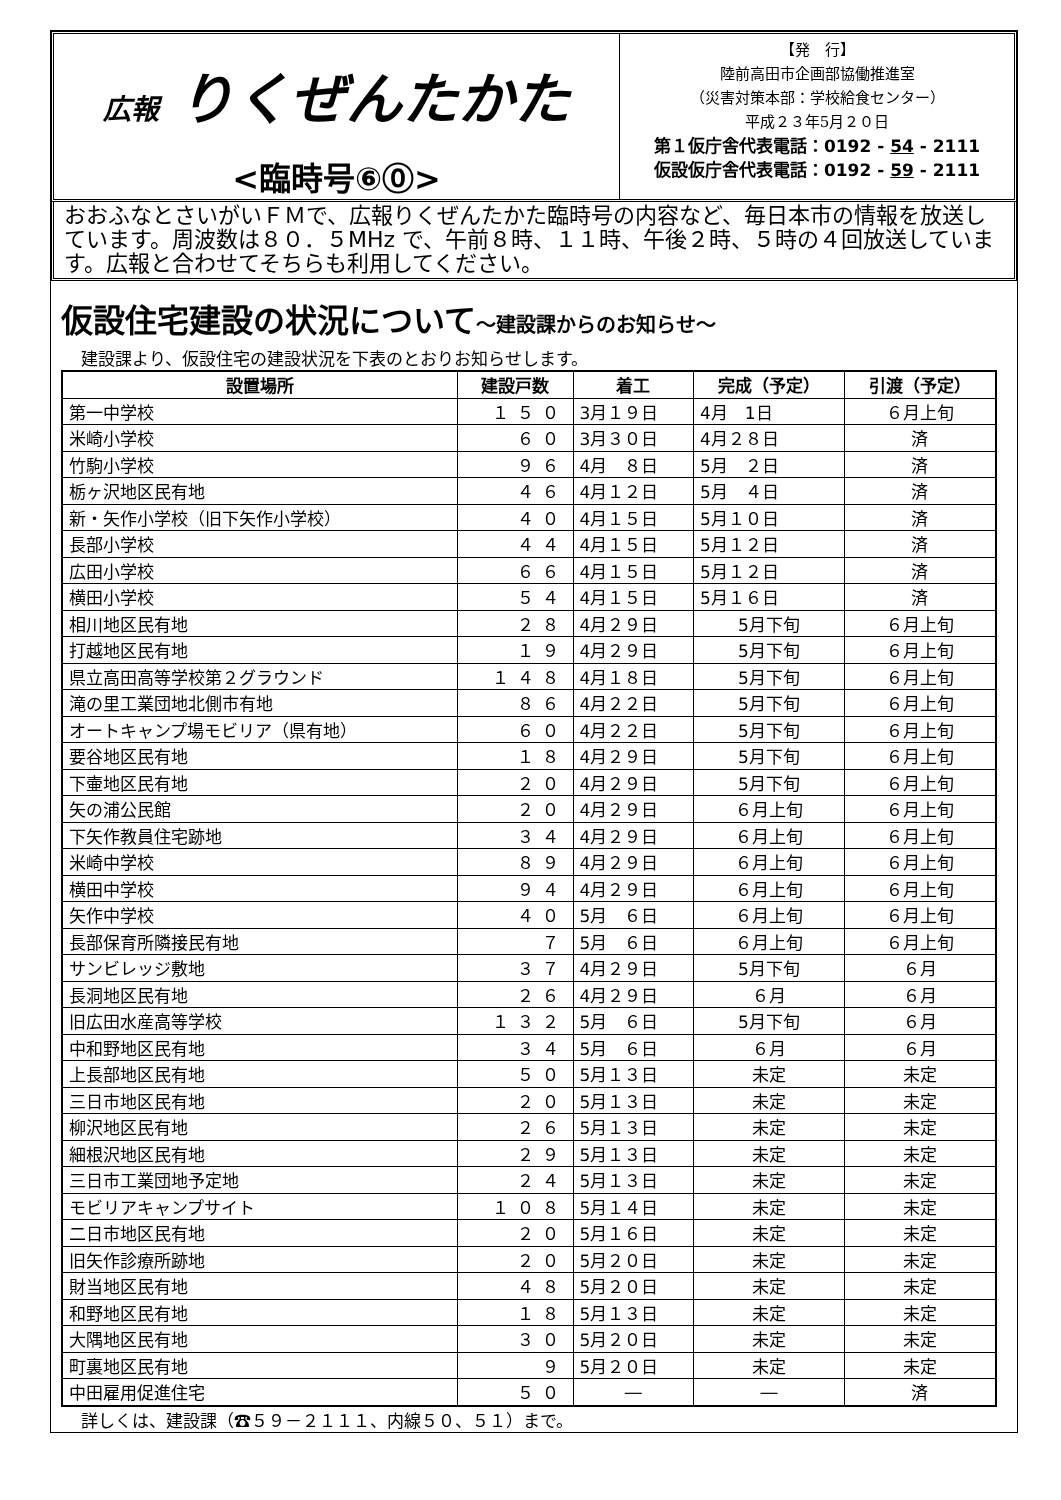広報 りくぜんたかた
<臨時号⑥⓪>
【発　行】
陸前高田市企画部協働推進室
（災害対策本部：学校給食センター）
平成２３年5月２０日
第１仮庁舎代表電話：0192 - 54 - 2111
仮設仮庁舎代表電話：0192 - 59 - 2111
おおふなとさいがいＦＭで、広報りくぜんたかた臨時号の内容など、毎日本市の情報を放送しています。周波数は８０．５MHz で、午前８時、１１時、午後２時、５時の４回放送しています。広報と合わせてそちらも利用してください。
仮設住宅建設の状況について～建設課からのお知らせ～
建設課より、仮設住宅の建設状況を下表のとおりお知らせします。
| 設置場所 | 建設戸数 | 着工 | 完成（予定） | 引渡（予定） |
| --- | --- | --- | --- | --- |
| 第一中学校 | １５０ | 3月１９日 | 4月 1日 | ６月上旬 |
| 米崎小学校 | ６０ | 3月３０日 | 4月２８日 | 済 |
| 竹駒小学校 | ９６ | 4月 ８日 | 5月 ２日 | 済 |
| 栃ヶ沢地区民有地 | ４６ | 4月１２日 | 5月 ４日 | 済 |
| 新・矢作小学校（旧下矢作小学校） | ４０ | 4月１５日 | 5月１０日 | 済 |
| 長部小学校 | ４４ | 4月１５日 | 5月１２日 | 済 |
| 広田小学校 | ６６ | 4月１５日 | 5月１２日 | 済 |
| 横田小学校 | ５４ | 4月１５日 | 5月１６日 | 済 |
| 相川地区民有地 | ２８ | 4月２９日 | 5月下旬 | ６月上旬 |
| 打越地区民有地 | １９ | 4月２９日 | 5月下旬 | ６月上旬 |
| 県立高田高等学校第２グラウンド | １４８ | 4月１８日 | 5月下旬 | ６月上旬 |
| 滝の里工業団地北側市有地 | ８６ | 4月２２日 | 5月下旬 | ６月上旬 |
| オートキャンプ場モビリア（県有地） | ６０ | 4月２２日 | 5月下旬 | ６月上旬 |
| 要谷地区民有地 | １８ | 4月２９日 | 5月下旬 | ６月上旬 |
| 下壷地区民有地 | ２０ | 4月２９日 | 5月下旬 | ６月上旬 |
| 矢の浦公民館 | ２０ | 4月２９日 | ６月上旬 | ６月上旬 |
| 下矢作教員住宅跡地 | ３４ | 4月２９日 | ６月上旬 | ６月上旬 |
| 米崎中学校 | ８９ | 4月２９日 | ６月上旬 | ６月上旬 |
| 横田中学校 | ９４ | 4月２９日 | ６月上旬 | ６月上旬 |
| 矢作中学校 | ４０ | 5月 ６日 | ６月上旬 | ６月上旬 |
| 長部保育所隣接民有地 | ７ | 5月 ６日 | ６月上旬 | ６月上旬 |
| サンビレッジ敷地 | ３７ | 4月２９日 | 5月下旬 | ６月 |
| 長洞地区民有地 | ２６ | 4月２９日 | ６月 | ６月 |
| 旧広田水産高等学校 | １３２ | 5月 ６日 | 5月下旬 | ６月 |
| 中和野地区民有地 | ３４ | 5月 ６日 | ６月 | ６月 |
| 上長部地区民有地 | ５０ | 5月１３日 | 未定 | 未定 |
| 三日市地区民有地 | ２０ | 5月１３日 | 未定 | 未定 |
| 柳沢地区民有地 | ２６ | 5月１３日 | 未定 | 未定 |
| 細根沢地区民有地 | ２９ | 5月１３日 | 未定 | 未定 |
| 三日市工業団地予定地 | ２４ | 5月１３日 | 未定 | 未定 |
| モビリアキャンプサイト | １０８ | 5月１４日 | 未定 | 未定 |
| 二日市地区民有地 | ２０ | 5月１６日 | 未定 | 未定 |
| 旧矢作診療所跡地 | ２０ | 5月２０日 | 未定 | 未定 |
| 財当地区民有地 | ４８ | 5月２０日 | 未定 | 未定 |
| 和野地区民有地 | １８ | 5月１３日 | 未定 | 未定 |
| 大隅地区民有地 | ３０ | 5月２０日 | 未定 | 未定 |
| 町裏地区民有地 | ９ | 5月２０日 | 未定 | 未定 |
| 中田雇用促進住宅 | ５０ | ― | ― | 済 |
詳しくは、建設課（☎５９－２１１１、内線５０、５１）まで。